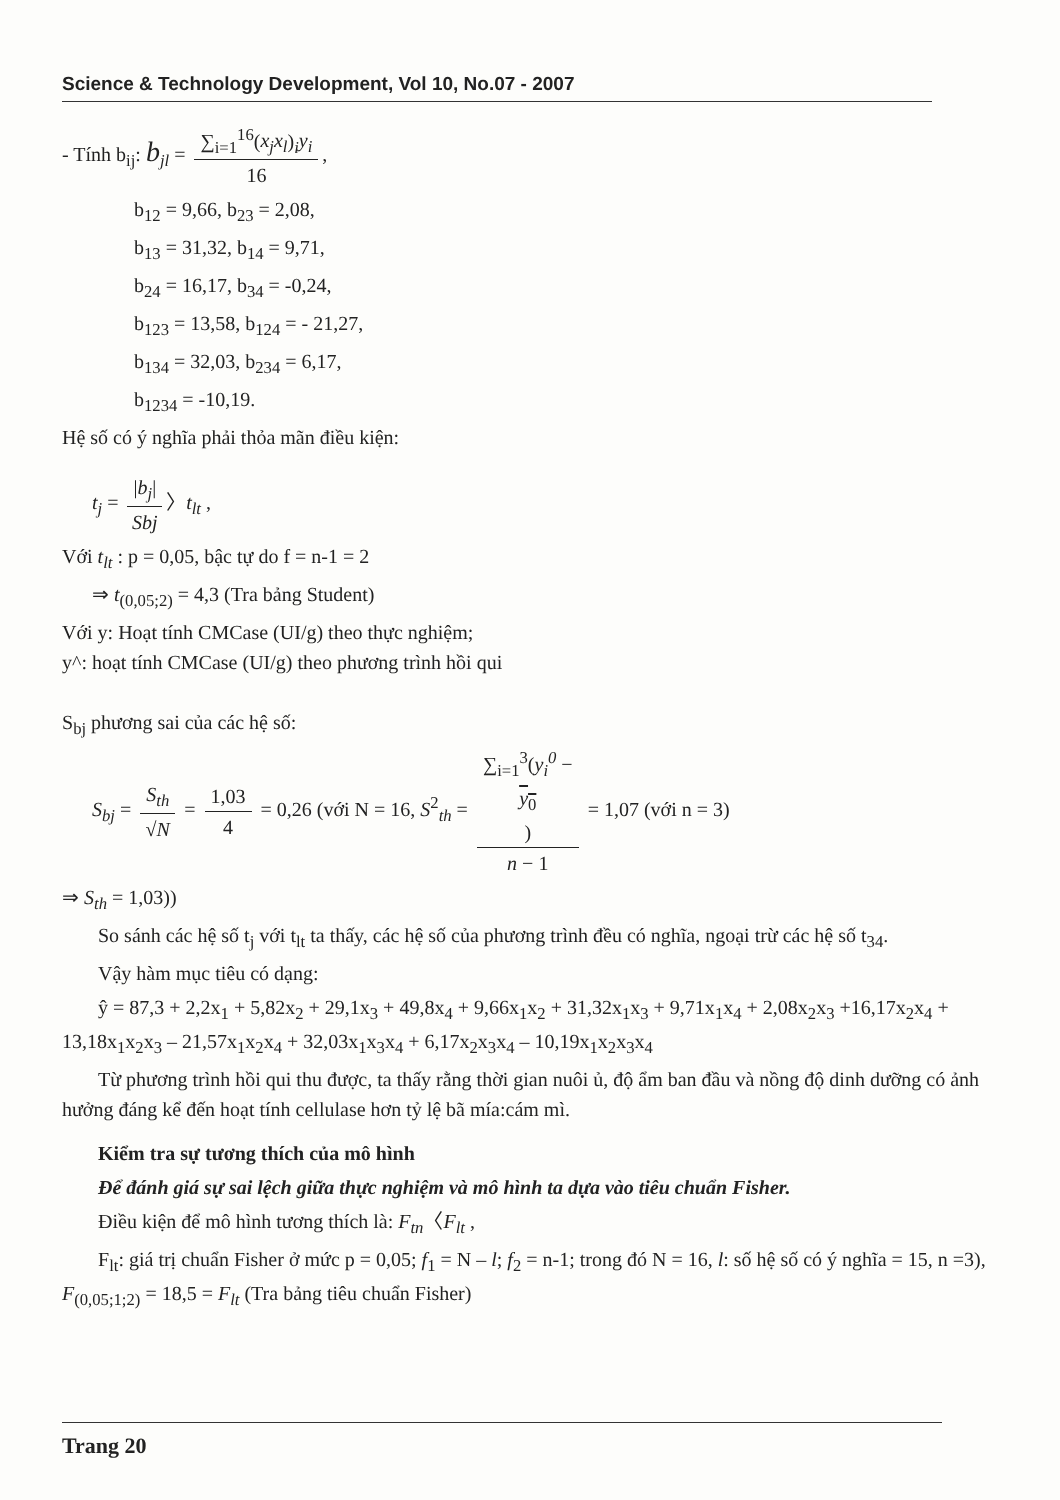Science & Technology Development, Vol 10, No.07 - 2007
- Tính b<sub>ij</sub>: b<sub>jl</sub> = ∑<sub>i=1</sub><sup>16</sup>(x<sub>j</sub>x<sub>l</sub>)<sub>i</sub>y<sub>i</sub> 16,
b<sub>12</sub> = 9,66, b<sub>23</sub> = 2,08,
b<sub>13</sub> = 31,32, b<sub>14</sub> = 9,71,
b<sub>24</sub> = 16,17, b<sub>34</sub> = -0,24,
b<sub>123</sub> = 13,58, b<sub>124</sub> = - 21,27,
b<sub>134</sub> = 32,03, b<sub>234</sub> = 6,17,
b<sub>1234</sub> = -10,19.
Hệ số có ý nghĩa phải thỏa mãn điều kiện:
t<sub>j</sub> = |b<sub>j</sub>| Sbj 〉t<sub>lt</sub> ,
Với t<sub>lt</sub> : p = 0,05, bậc tự do f = n-1 = 2
⇒ t<sub>(0,05;2)</sub> = 4,3 (Tra bảng Student)
Với y: Hoạt tính CMCase (UI/g) theo thực nghiệm;
y^: hoạt tính CMCase (UI/g) theo phương trình hồi qui
S<sub>bj</sub> phương sai của các hệ số:
S<sub>bj</sub> = S<sub>th</sub> √N = 1,03 4 = 0,26 (với N = 16, S<sup>2</sup><sub>th</sub> = ∑<sub>i=1</sub><sup>3</sup>(y<sub>i</sub><sup>0</sup> −
y<sub>0</sub>) n − 1 = 1,07 (với n = 3)
⇒ S<sub>th</sub> = 1,03))
So sánh các hệ số t<sub>j</sub> với t<sub>lt</sub> ta thấy, các hệ số của phương trình đều có nghĩa, ngoại trừ các hệ số t<sub>34</sub>.
Vậy hàm mục tiêu có dạng:
ŷ = 87,3 + 2,2x<sub>1</sub> + 5,82x<sub>2</sub> + 29,1x<sub>3</sub> + 49,8x<sub>4</sub> + 9,66x<sub>1</sub>x<sub>2</sub> + 31,32x<sub>1</sub>x<sub>3</sub> + 9,71x<sub>1</sub>x<sub>4</sub> + 2,08x<sub>2</sub>x<sub>3</sub> +16,17x<sub>2</sub>x<sub>4</sub> + 13,18x<sub>1</sub>x<sub>2</sub>x<sub>3</sub> – 21,57x<sub>1</sub>x<sub>2</sub>x<sub>4</sub> + 32,03x<sub>1</sub>x<sub>3</sub>x<sub>4</sub> + 6,17x<sub>2</sub>x<sub>3</sub>x<sub>4</sub> – 10,19x<sub>1</sub>x<sub>2</sub>x<sub>3</sub>x<sub>4</sub>
Từ phương trình hồi qui thu được, ta thấy rằng thời gian nuôi ủ, độ ẩm ban đầu và nồng độ dinh dưỡng có ảnh hưởng đáng kể đến hoạt tính cellulase hơn tỷ lệ bã mía:cám mì.
Kiểm tra sự tương thích của mô hình
Để đánh giá sự sai lệch giữa thực nghiệm và mô hình ta dựa vào tiêu chuẩn Fisher.
Điều kiện để mô hình tương thích là: F<sub>tn</sub>〈F<sub>lt</sub> ,
F<sub>lt</sub>: giá trị chuẩn Fisher ở mức p = 0,05; f<sub>1</sub> = N – l; f<sub>2</sub> = n-1; trong đó N = 16, l: số hệ số có ý nghĩa = 15, n =3), F<sub>(0,05;1;2)</sub> = 18,5 = F<sub>lt</sub> (Tra bảng tiêu chuẩn Fisher)
Trang 20